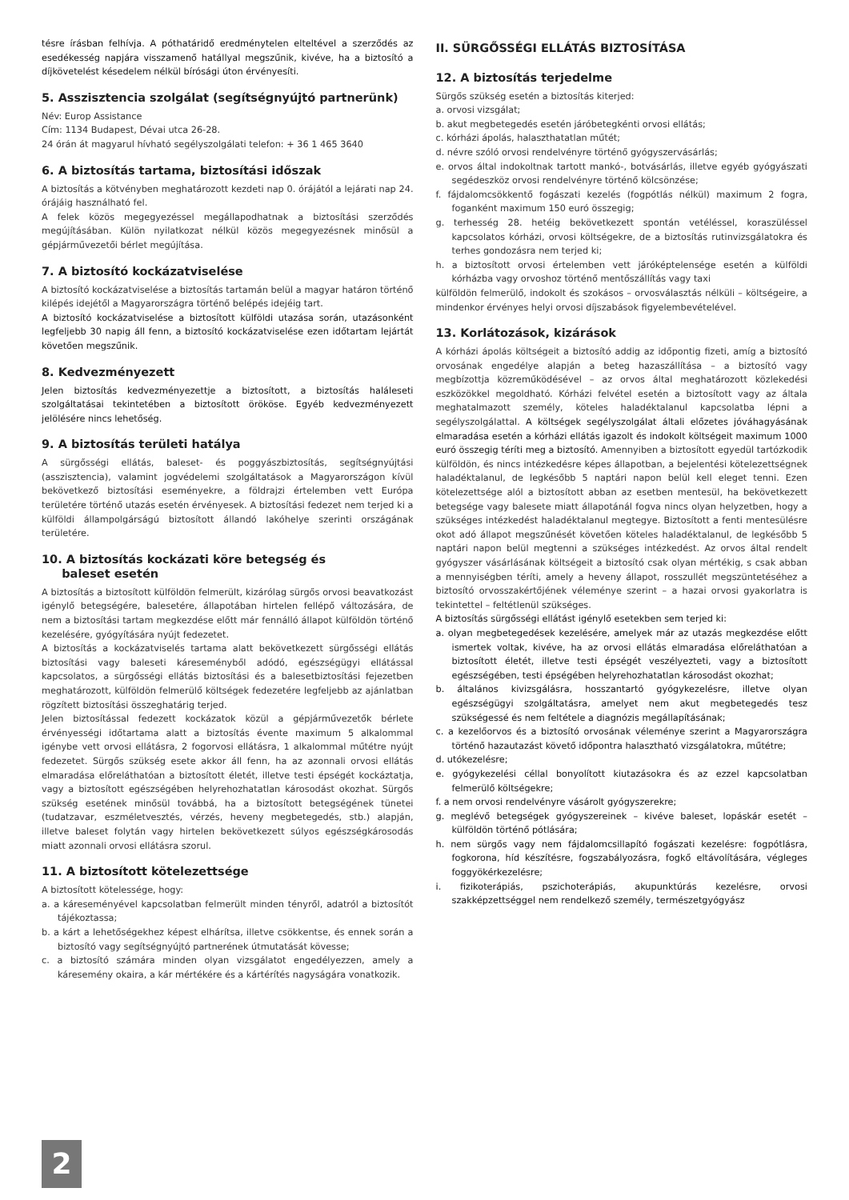tésre írásban felhívja. A póthatáridő eredménytelen elteltével a szerződés az esedékesség napjára visszamenő hatállyal megszűnik, kivéve, ha a biztosító a díjkövetelést késedelem nélkül bírósági úton érvényesíti.
5. Asszisztencia szolgálat (segítségnyújtó partnerünk)
Név: Europ Assistance
Cím: 1134 Budapest, Dévai utca 26-28.
24 órán át magyarul hívható segélyszolgálati telefon: + 36 1 465 3640
6. A biztosítás tartama, biztosítási időszak
A biztosítás a kötvényben meghatározott kezdeti nap 0. órájától a lejárati nap 24. órájáig használható fel.
A felek közös megegyezéssel megállapodhatnak a biztosítási szerződés megújításában. Külön nyilatkozat nélkül közös megegyezésnek minősül a gépjárművezetői bérlet megújítása.
7. A biztosító kockázatviselése
A biztosító kockázatviselése a biztosítás tartamán belül a magyar határon történő kilépés idejétől a Magyarországra történő belépés idejéig tart.
A biztosító kockázatviselése a biztosított külföldi utazása során, utazásonként legfeljebb 30 napig áll fenn, a biztosító kockázatviselése ezen időtartam lejártát követően megszűnik.
8. Kedvezményezett
Jelen biztosítás kedvezményezettje a biztosított, a biztosítás haláleseti szolgáltatásai tekintetében a biztosított örököse. Egyéb kedvezményezett jelölésére nincs lehetőség.
9. A biztosítás területi hatálya
A sürgősségi ellátás, baleset- és poggyászbiztosítás, segítségnyújtási (asszisztencia), valamint jogvédelemi szolgáltatások a Magyarországon kívül bekövetkező biztosítási eseményekre, a földrajzi értelemben vett Európa területére történő utazás esetén érvényesek. A biztosítási fedezet nem terjed ki a külföldi állampolgárságú biztosított állandó lakóhelye szerinti országának területére.
10. A biztosítás kockázati köre betegség és
baleset esetén
A biztosítás a biztosított külföldön felmerült, kizárólag sürgős orvosi beavatkozást igénylő betegségére, balesetére, állapotában hirtelen fellépő változására, de nem a biztosítási tartam megkezdése előtt már fennálló állapot külföldön történő kezelésére, gyógyítására nyújt fedezetet.
A biztosítás a kockázatviselés tartama alatt bekövetkezett sürgősségi ellátás biztosítási vagy baleseti káreseményből adódó, egészségügyi ellátással kapcsolatos, a sürgősségi ellátás biztosítási és a balesetbiztosítási fejezetben meghatározott, külföldön felmerülő költségek fedezetére legfeljebb az ajánlatban rögzített biztosítási összeghatárig terjed.
Jelen biztosítással fedezett kockázatok közül a gépjárművezetők bérlete érvényességi időtartama alatt a biztosítás évente maximum 5 alkalommal igénybe vett orvosi ellátásra, 2 fogorvosi ellátásra, 1 alkalommal műtétre nyújt fedezetet. Sürgős szükség esete akkor áll fenn, ha az azonnali orvosi ellátás elmaradása előreláthatóan a biztosított életét, illetve testi épségét kockáztatja, vagy a biztosított egészségében helyrehozhatatlan károsodást okozhat. Sürgős szükség esetének minősül továbbá, ha a biztosított betegségének tünetei (tudatzavar, eszméletvesztés, vérzés, heveny megbetegedés, stb.) alapján, illetve baleset folytán vagy hirtelen bekövetkezett súlyos egészségkárosodás miatt azonnali orvosi ellátásra szorul.
11. A biztosított kötelezettsége
A biztosított kötelessége, hogy:
a. a káreseményével kapcsolatban felmerült minden tényről, adatról a biztosítót tájékoztassa;
b. a kárt a lehetőségekhez képest elhárítsa, illetve csökkentse, és ennek során a biztosító vagy segítségnyújtó partnerének útmutatását kövesse;
c. a biztosító számára minden olyan vizsgálatot engedélyezzen, amely a káresemény okaira, a kár mértékére és a kártérítés nagyságára vonatkozik.
II. SÜRGŐSSÉGI ELLÁTÁS BIZTOSÍTÁSA
12. A biztosítás terjedelme
Sürgős szükség esetén a biztosítás kiterjed:
a. orvosi vizsgálat;
b. akut megbetegedés esetén járóbetegkénti orvosi ellátás;
c. kórházi ápolás, halaszthatatlan műtét;
d. névre szóló orvosi rendelvényre történő gyógyszervásárlás;
e. orvos által indokoltnak tartott mankó-, botvásárlás, illetve egyéb gyógyászati segédeszköz orvosi rendelvényre történő kölcsönzése;
f. fájdalomcsökkentő fogászati kezelés (fogpótlás nélkül) maximum 2 fogra, foganként maximum 150 euró összegig;
g. terhesség 28. hetéig bekövetkezett spontán vetéléssel, koraszüléssel kapcsolatos kórházi, orvosi költségekre, de a biztosítás rutinvizsgálatokra és terhes gondozásra nem terjed ki;
h. a biztosított orvosi értelemben vett járóképtelensége esetén a külföldi kórházba vagy orvoshoz történő mentőszállítás vagy taxi
külföldön felmerülő, indokolt és szokásos – orvosválasztás nélküli – költségeire, a mindenkor érvényes helyi orvosi díjszabások figyelembevételével.
13. Korlátozások, kizárások
A kórházi ápolás költségeit a biztosító addig az időpontig fizeti, amíg a biztosító orvosának engedélye alapján a beteg hazaszállítása – a biztosító vagy megbízottja közreműködésével – az orvos által meghatározott közlekedési eszközökkel megoldható. Kórházi felvétel esetén a biztosított vagy az általa meghatalmazott személy, köteles haladéktalanul kapcsolatba lépni a segélyszolgálattal. A költségek segélyszolgálat általi előzetes jóváhagyásának elmaradása esetén a kórházi ellátás igazolt és indokolt költségeit maximum 1000 euró összegig téríti meg a biztosító. Amennyiben a biztosított egyedül tartózkodik külföldön, és nincs intézkedésre képes állapotban, a bejelentési kötelezettségnek haladéktalanul, de legkésőbb 5 naptári napon belül kell eleget tenni. Ezen kötelezettsége alól a biztosított abban az esetben mentesül, ha bekövetkezett betegsége vagy balesete miatt állapotánál fogva nincs olyan helyzetben, hogy a szükséges intézkedést haladéktalanul megtegye. Biztosított a fenti mentesülésre okot adó állapot megszűnését követően köteles haladéktalanul, de legkésőbb 5 naptári napon belül megtenni a szükséges intézkedést. Az orvos által rendelt gyógyszer vásárlásának költségeit a biztosító csak olyan mértékig, s csak abban a mennyiségben téríti, amely a heveny állapot, rosszullét megszüntetéséhez a biztosító orvosszakértőjének véleménye szerint – a hazai orvosi gyakorlatra is tekintettel – feltétlenül szükséges.
A biztosítás sürgősségi ellátást igénylő esetekben sem terjed ki:
a. olyan megbetegedések kezelésére, amelyek már az utazás megkezdése előtt ismertek voltak, kivéve, ha az orvosi ellátás elmaradása előreláthatóan a biztosított életét, illetve testi épségét veszélyezteti, vagy a biztosított egészségében, testi épségében helyrehozhatatlan károsodást okozhat;
b. általános kivizsgálásra, hosszantartó gyógykezelésre, illetve olyan egészségügyi szolgáltatásra, amelyet nem akut megbetegedés tesz szükségessé és nem feltétele a diagnózis megállapításának;
c. a kezelőorvos és a biztosító orvosának véleménye szerint a Magyarországra történő hazautazást követő időpontra halasztható vizsgálatokra, műtétre;
d. utókezelésre;
e. gyógykezelési céllal bonyolított kiutazásokra és az ezzel kapcsolatban felmerülő költségekre;
f. a nem orvosi rendelvényre vásárolt gyógyszerekre;
g. meglévő betegségek gyógyszereinek – kivéve baleset, lopáskár esetét – külföldön történő pótlására;
h. nem sürgős vagy nem fájdalomcsillapító fogászati kezelésre: fogpótlásra, fogkorona, híd készítésre, fogszabályozásra, fogkő eltávolítására, végleges foggyökérkezelésre;
i. fizikoterápiás, pszichoterápiás, akupunktúrás kezelésre, orvosi szakképzettséggel nem rendelkező személy, természetgyógyász
2